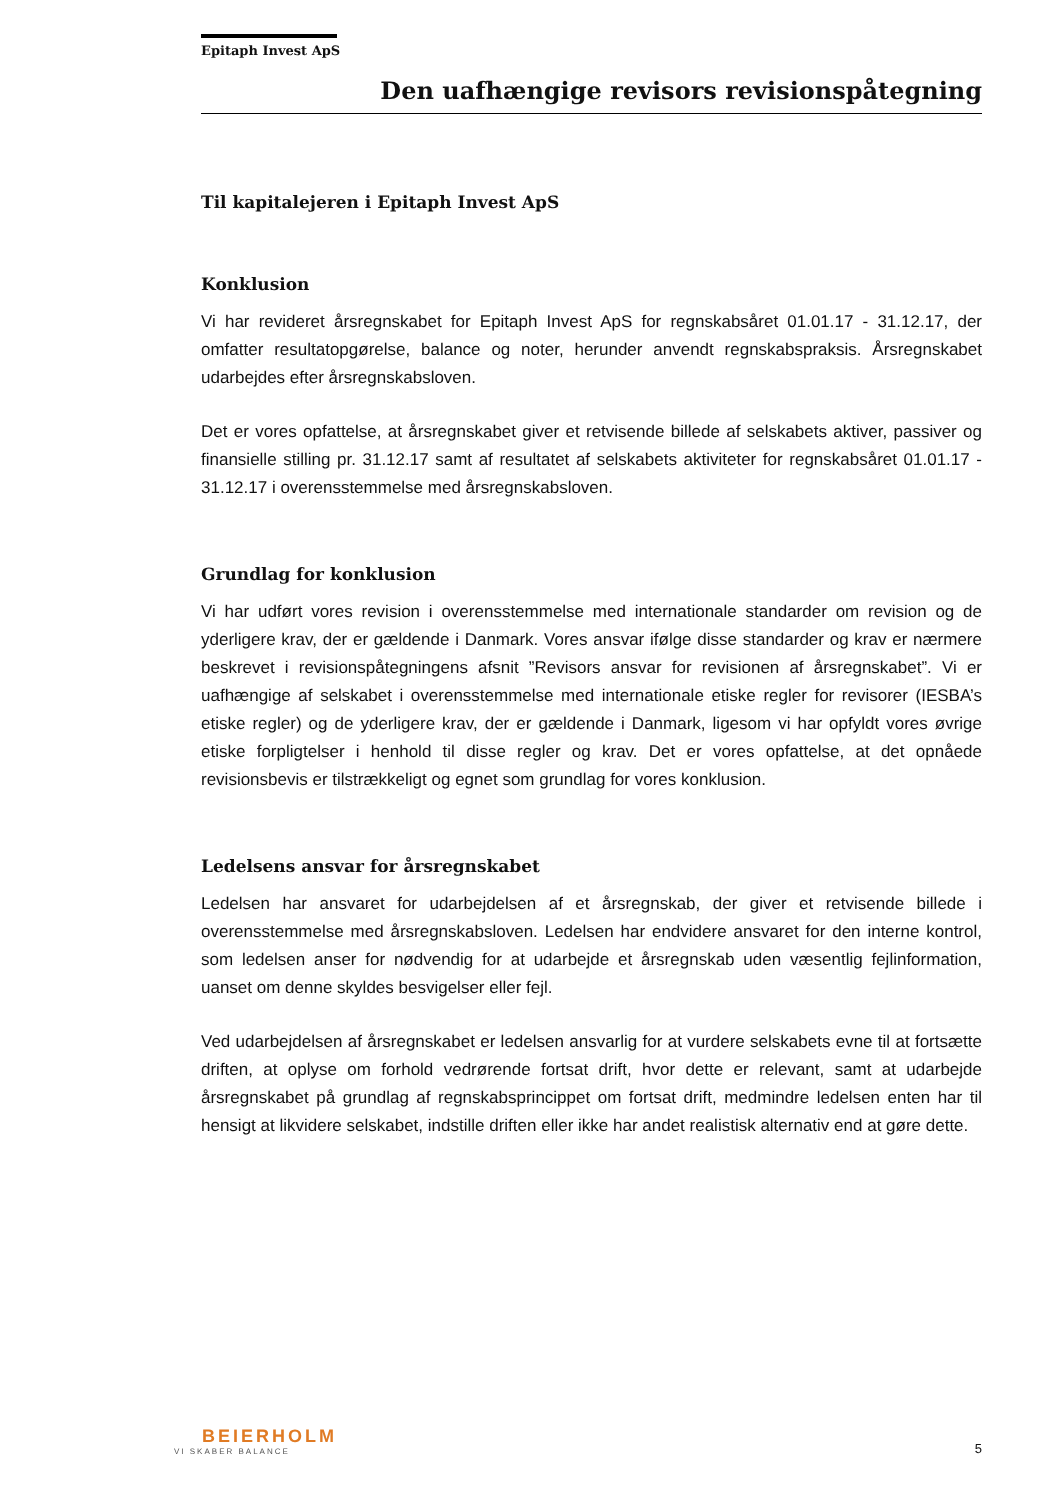Epitaph Invest ApS
Den uafhængige revisors revisionspåtegning
Til kapitalejeren i Epitaph Invest ApS
Konklusion
Vi har revideret årsregnskabet for Epitaph Invest ApS for regnskabsåret 01.01.17 - 31.12.17, der omfatter resultatopgørelse, balance og noter, herunder anvendt regnskabspraksis. Årsregnskabet udarbejdes efter årsregnskabsloven.
Det er vores opfattelse, at årsregnskabet giver et retvisende billede af selskabets aktiver, passiver og finansielle stilling pr. 31.12.17 samt af resultatet af selskabets aktiviteter for regnskabsåret 01.01.17 - 31.12.17 i overensstemmelse med årsregnskabsloven.
Grundlag for konklusion
Vi har udført vores revision i overensstemmelse med internationale standarder om revision og de yderligere krav, der er gældende i Danmark. Vores ansvar ifølge disse standarder og krav er nærmere beskrevet i revisionspåtegningens afsnit ”Revisors ansvar for revisionen af årsregnskabet”. Vi er uafhængige af selskabet i overensstemmelse med internationale etiske regler for revisorer (IESBA’s etiske regler) og de yderligere krav, der er gældende i Danmark, ligesom vi har opfyldt vores øvrige etiske forpligtelser i henhold til disse regler og krav. Det er vores opfattelse, at det opnåede revisionsbevis er tilstrækkeligt og egnet som grundlag for vores konklusion.
Ledelsens ansvar for årsregnskabet
Ledelsen har ansvaret for udarbejdelsen af et årsregnskab, der giver et retvisende billede i overensstemmelse med årsregnskabsloven. Ledelsen har endvidere ansvaret for den interne kontrol, som ledelsen anser for nødvendig for at udarbejde et årsregnskab uden væsentlig fejlinformation, uanset om denne skyldes besvigelser eller fejl.
Ved udarbejdelsen af årsregnskabet er ledelsen ansvarlig for at vurdere selskabets evne til at fortsætte driften, at oplyse om forhold vedrørende fortsat drift, hvor dette er relevant, samt at udarbejde årsregnskabet på grundlag af regnskabsprincippet om fortsat drift, medmindre ledelsen enten har til hensigt at likvidere selskabet, indstille driften eller ikke har andet realistisk alternativ end at gøre dette.
BEIERHOLM
VI SKABER BALANCE
5